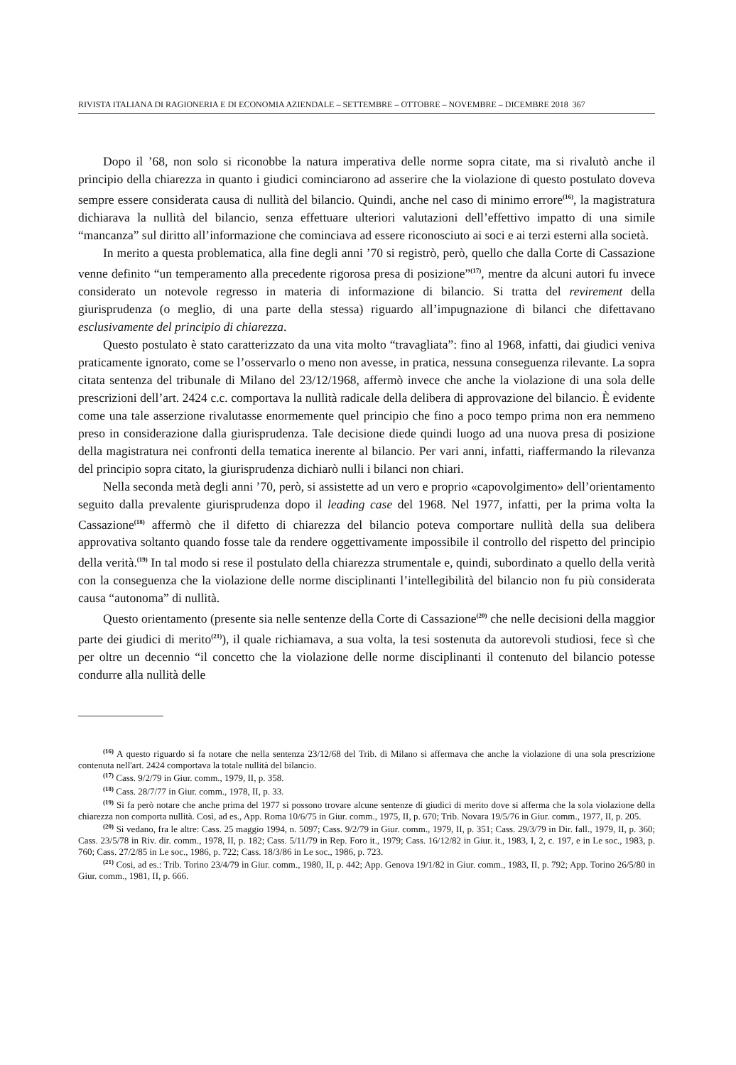RIVISTA ITALIANA DI RAGIONERIA E DI ECONOMIA AZIENDALE – SETTEMBRE – OTTOBRE – NOVEMBRE – DICEMBRE 2018 367
Dopo il ’68, non solo si riconobbe la natura imperativa delle norme sopra citate, ma si rivalutò anche il principio della chiarezza in quanto i giudici cominciarono ad asserire che la violazione di questo postulato doveva sempre essere considerata causa di nullità del bilancio. Quindi, anche nel caso di minimo errore<sup>(16)</sup>, la magistratura dichiarava la nullità del bilancio, senza effettuare ulteriori valutazioni dell’effettivo impatto di una simile “mancanza” sul diritto all’informazione che cominciava ad essere riconosciuto ai soci e ai terzi esterni alla società.
In merito a questa problematica, alla fine degli anni ’70 si registrò, però, quello che dalla Corte di Cassazione venne definito “un temperamento alla precedente rigorosa presa di posizione”<sup>(17)</sup>, mentre da alcuni autori fu invece considerato un notevole regresso in materia di informazione di bilancio. Si tratta del revirement della giurisprudenza (o meglio, di una parte della stessa) riguardo all’impugnazione di bilanci che difettavano esclusivamente del principio di chiarezza.
Questo postulato è stato caratterizzato da una vita molto “travagliata”: fino al 1968, infatti, dai giudici veniva praticamente ignorato, come se l’osservarlo o meno non avesse, in pratica, nessuna conseguenza rilevante. La sopra citata sentenza del tribunale di Milano del 23/12/1968, affermò invece che anche la violazione di una sola delle prescrizioni dell’art. 2424 c.c. comportava la nullità radicale della delibera di approvazione del bilancio. È evidente come una tale asserzione rivalutasse enormemente quel principio che fino a poco tempo prima non era nemmeno preso in considerazione dalla giurisprudenza. Tale decisione diede quindi luogo ad una nuova presa di posizione della magistratura nei confronti della tematica inerente al bilancio. Per vari anni, infatti, riaffermando la rilevanza del principio sopra citato, la giurisprudenza dichiarò nulli i bilanci non chiari.
Nella seconda metà degli anni ’70, però, si assistette ad un vero e proprio «capovolgimento» dell’orientamento seguito dalla prevalente giurisprudenza dopo il leading case del 1968. Nel 1977, infatti, per la prima volta la Cassazione<sup>(18)</sup> affermò che il difetto di chiarezza del bilancio poteva comportare nullità della sua delibera approvativa soltanto quando fosse tale da rendere oggettivamente impossibile il controllo del rispetto del principio della verità.<sup>(19)</sup> In tal modo si rese il postulato della chiarezza strumentale e, quindi, subordinato a quello della verità con la conseguenza che la violazione delle norme disciplinanti l’intellegibilità del bilancio non fu più considerata causa “autonoma” di nullità.
Questo orientamento (presente sia nelle sentenze della Corte di Cassazione<sup>(20)</sup> che nelle decisioni della maggior parte dei giudici di merito<sup>(21)</sup>), il quale richiamava, a sua volta, la tesi sostenuta da autorevoli studiosi, fece sì che per oltre un decennio “il concetto che la violazione delle norme disciplinanti il contenuto del bilancio potesse condurre alla nullità delle
<sup>(16)</sup> A questo riguardo si fa notare che nella sentenza 23/12/68 del Trib. di Milano si affermava che anche la violazione di una sola prescrizione contenuta nell'art. 2424 comportava la totale nullità del bilancio.
<sup>(17)</sup> Cass. 9/2/79 in Giur. comm., 1979, II, p. 358.
<sup>(18)</sup> Cass. 28/7/77 in Giur. comm., 1978, II, p. 33.
<sup>(19)</sup> Si fa però notare che anche prima del 1977 si possono trovare alcune sentenze di giudici di merito dove si afferma che la sola violazione della chiarezza non comporta nullità. Così, ad es., App. Roma 10/6/75 in Giur. comm., 1975, II, p. 670; Trib. Novara 19/5/76 in Giur. comm., 1977, II, p. 205.
<sup>(20)</sup> Si vedano, fra le altre: Cass. 25 maggio 1994, n. 5097; Cass. 9/2/79 in Giur. comm., 1979, II, p. 351; Cass. 29/3/79 in Dir. fall., 1979, II, p. 360; Cass. 23/5/78 in Riv. dir. comm., 1978, II, p. 182; Cass. 5/11/79 in Rep. Foro it., 1979; Cass. 16/12/82 in Giur. it., 1983, I, 2, c. 197, e in Le soc., 1983, p. 760; Cass. 27/2/85 in Le soc., 1986, p. 722; Cass. 18/3/86 in Le soc., 1986, p. 723.
<sup>(21)</sup> Cosi, ad es.: Trib. Torino 23/4/79 in Giur. comm., 1980, II, p. 442; App. Genova 19/1/82 in Giur. comm., 1983, II, p. 792; App. Torino 26/5/80 in Giur. comm., 1981, II, p. 666.